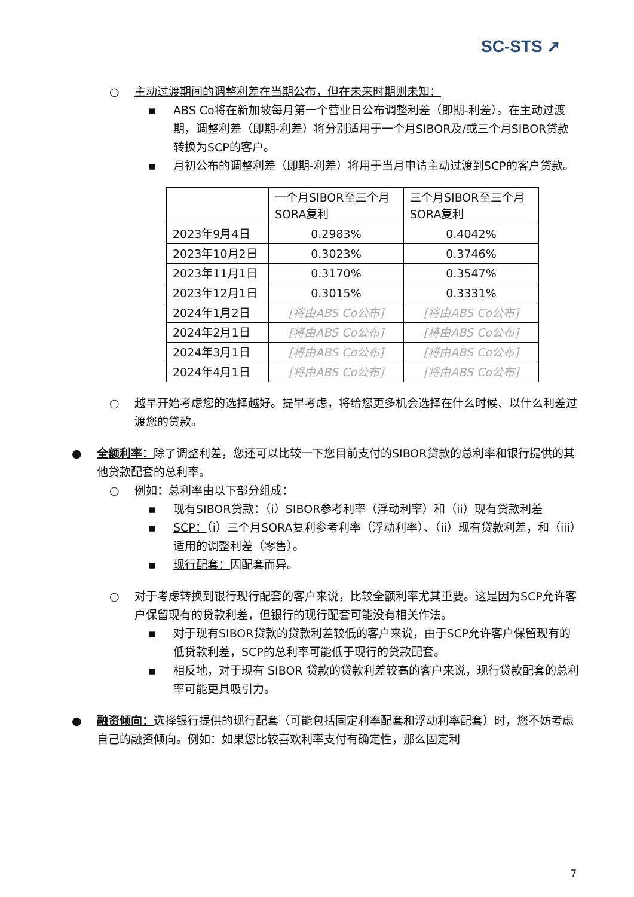SC-STS ➚
○ 主动过渡期间的调整利差在当期公布，但在未来时期则未知：
▪ ABS Co将在新加坡每月第一个营业日公布调整利差（即期-利差）。在主动过渡期，调整利差（即期-利差）将分别适用于一个月SIBOR及/或三个月SIBOR贷款转换为SCP的客户。
▪ 月初公布的调整利差（即期-利差）将用于当月申请主动过渡到SCP的客户贷款。
| | 一个月SIBOR至三个月SORA复利 | 三个月SIBOR至三个月SORA复利 |
| 2023年9月4日 | 0.2983% | 0.4042% |
| 2023年10月2日 | 0.3023% | 0.3746% |
| 2023年11月1日 | 0.3170% | 0.3547% |
| 2023年12月1日 | 0.3015% | 0.3331% |
| 2024年1月2日 | [将由ABS Co公布] | [将由ABS Co公布] |
| 2024年2月1日 | [将由ABS Co公布] | [将由ABS Co公布] |
| 2024年3月1日 | [将由ABS Co公布] | [将由ABS Co公布] |
| 2024年4月1日 | [将由ABS Co公布] | [将由ABS Co公布] |
○ 越早开始考虑您的选择越好。提早考虑，将给您更多机会选择在什么时候、以什么利差过渡您的贷款。
● 全额利率：除了调整利差，您还可以比较一下您目前支付的SIBOR贷款的总利率和银行提供的其他贷款配套的总利率。
○ 例如：总利率由以下部分组成：
▪ 现有SIBOR贷款：（i）SIBOR参考利率（浮动利率）和（ii）现有贷款利差
▪ SCP：（i）三个月SORA复利参考利率（浮动利率）、（ii）现有贷款利差，和（iii）适用的调整利差（零售）。
▪ 现行配套：因配套而异。
○ 对于考虑转换到银行现行配套的客户来说，比较全额利率尤其重要。这是因为SCP允许客户保留现有的贷款利差，但银行的现行配套可能没有相关作法。
▪ 对于现有SIBOR贷款的贷款利差较低的客户来说，由于SCP允许客户保留现有的低贷款利差，SCP的总利率可能低于现行的贷款配套。
▪ 相反地，对于现有 SIBOR 贷款的贷款利差较高的客户来说，现行贷款配套的总利率可能更具吸引力。
● 融资倾向：选择银行提供的现行配套（可能包括固定利率配套和浮动利率配套）时，您不妨考虑自己的融资倾向。例如：如果您比较喜欢利率支付有确定性，那么固定利
7